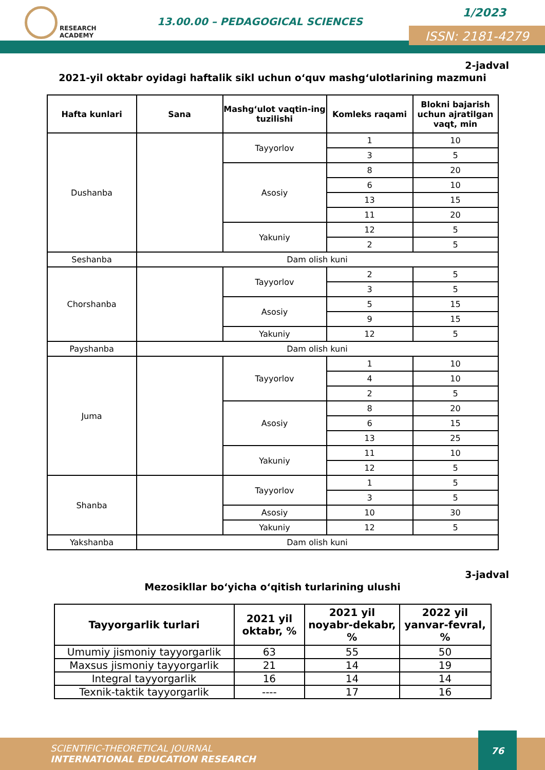RESEARCH
ACADEMY
13.00.00 – PEDAGOGICAL SCIENCES
1/2023
ISSN: 2181-4279
2-jadval
2021-yil oktabr oyidagi haftalik sikl uchun o‘quv mashg‘ulotlarining mazmuni
| Hafta kunlari | Sana | Mashg‘ulot vaqtin-ing tuzilishi | Komleks raqami | Blokni bajarish uchun ajratilgan vaqt, min |
| --- | --- | --- | --- | --- |
| Dushanba | | Tayyorlov | 1 | 10 |
| | | | 3 | 5 |
| | | Asosiy | 8 | 20 |
| | | | 6 | 10 |
| | | | 13 | 15 |
| | | | 11 | 20 |
| | | Yakuniy | 12 | 5 |
| | | | 2 | 5 |
| Seshanba | Dam olish kuni | | | |
| Chorshanba | | Tayyorlov | 2 | 5 |
| | | | 3 | 5 |
| | | Asosiy | 5 | 15 |
| | | | 9 | 15 |
| | | Yakuniy | 12 | 5 |
| Payshanba | Dam olish kuni | | | |
| Juma | | Tayyorlov | 1 | 10 |
| | | | 4 | 10 |
| | | | 2 | 5 |
| | | Asosiy | 8 | 20 |
| | | | 6 | 15 |
| | | | 13 | 25 |
| | | Yakuniy | 11 | 10 |
| | | | 12 | 5 |
| Shanba | | Tayyorlov | 1 | 5 |
| | | | 3 | 5 |
| | | Asosiy | 10 | 30 |
| | | Yakuniy | 12 | 5 |
| Yakshanba | Dam olish kuni | | | |
3-jadval
Mezosikllar bo‘yicha o‘qitish turlarining ulushi
| Tayyorgarlik turlari | 2021 yil oktabr, % | 2021 yil noyabr-dekabr, % | 2022 yil yanvar-fevral, % |
| --- | --- | --- | --- |
| Umumiy jismoniy tayyorgarlik | 63 | 55 | 50 |
| Maxsus jismoniy tayyorgarlik | 21 | 14 | 19 |
| Integral tayyorgarlik | 16 | 14 | 14 |
| Texnik-taktik tayyorgarlik | ---- | 17 | 16 |
SCIENTIFIC-THEORETICAL JOURNAL
INTERNATIONAL EDUCATION RESEARCH
76